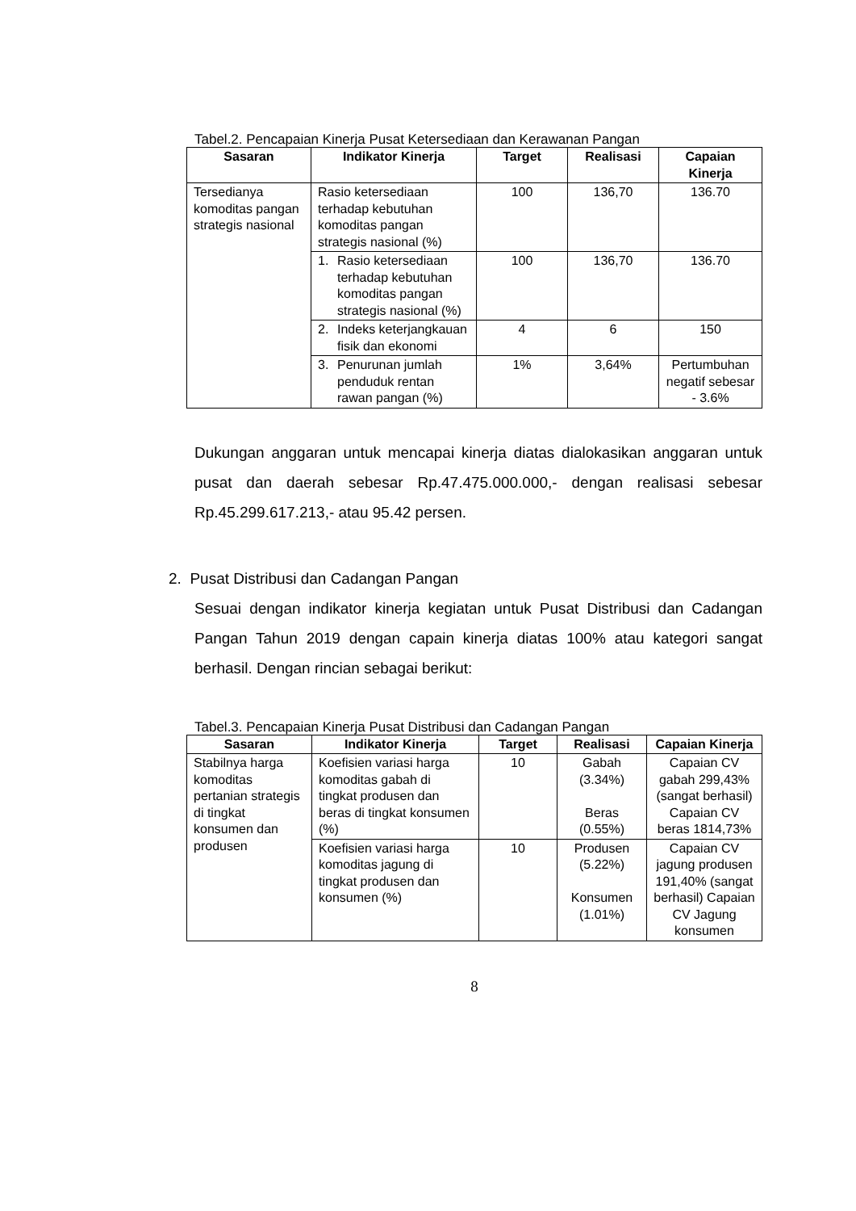Tabel.2. Pencapaian Kinerja Pusat Ketersediaan dan Kerawanan Pangan
| Sasaran | Indikator Kinerja | Target | Realisasi | Capaian Kinerja |
| --- | --- | --- | --- | --- |
| Tersedianya komoditas pangan strategis nasional | Rasio ketersediaan terhadap kebutuhan komoditas pangan strategis nasional (%) | 100 | 136,70 | 136.70 |
| | 1. Rasio ketersediaan terhadap kebutuhan komoditas pangan strategis nasional (%) | 100 | 136,70 | 136.70 |
| | 2. Indeks keterjangkauan fisik dan ekonomi | 4 | 6 | 150 |
| | 3. Penurunan jumlah penduduk rentan rawan pangan (%) | 1% | 3,64% | Pertumbuhan negatif sebesar - 3.6% |
Dukungan anggaran untuk mencapai kinerja diatas dialokasikan anggaran untuk pusat dan daerah sebesar Rp.47.475.000.000,- dengan realisasi sebesar Rp.45.299.617.213,- atau 95.42 persen.
2. Pusat Distribusi dan Cadangan Pangan
Sesuai dengan indikator kinerja kegiatan untuk Pusat Distribusi dan Cadangan Pangan Tahun 2019 dengan capain kinerja diatas 100% atau kategori sangat berhasil. Dengan rincian sebagai berikut:
Tabel.3. Pencapaian Kinerja Pusat Distribusi dan Cadangan Pangan
| Sasaran | Indikator Kinerja | Target | Realisasi | Capaian Kinerja |
| --- | --- | --- | --- | --- |
| Stabilnya harga komoditas pertanian strategis di tingkat konsumen dan produsen | Koefisien variasi harga komoditas gabah di tingkat produsen dan beras di tingkat konsumen (%) | 10 | Gabah (3.34%) Beras (0.55%) | Capaian CV gabah 299,43% (sangat berhasil) Capaian CV beras 1814,73% |
| | Koefisien variasi harga komoditas jagung di tingkat produsen dan konsumen (%) | 10 | Produsen (5.22%) Konsumen (1.01%) | Capaian CV jagung produsen 191,40% (sangat berhasil) Capaian CV Jagung konsumen |
8